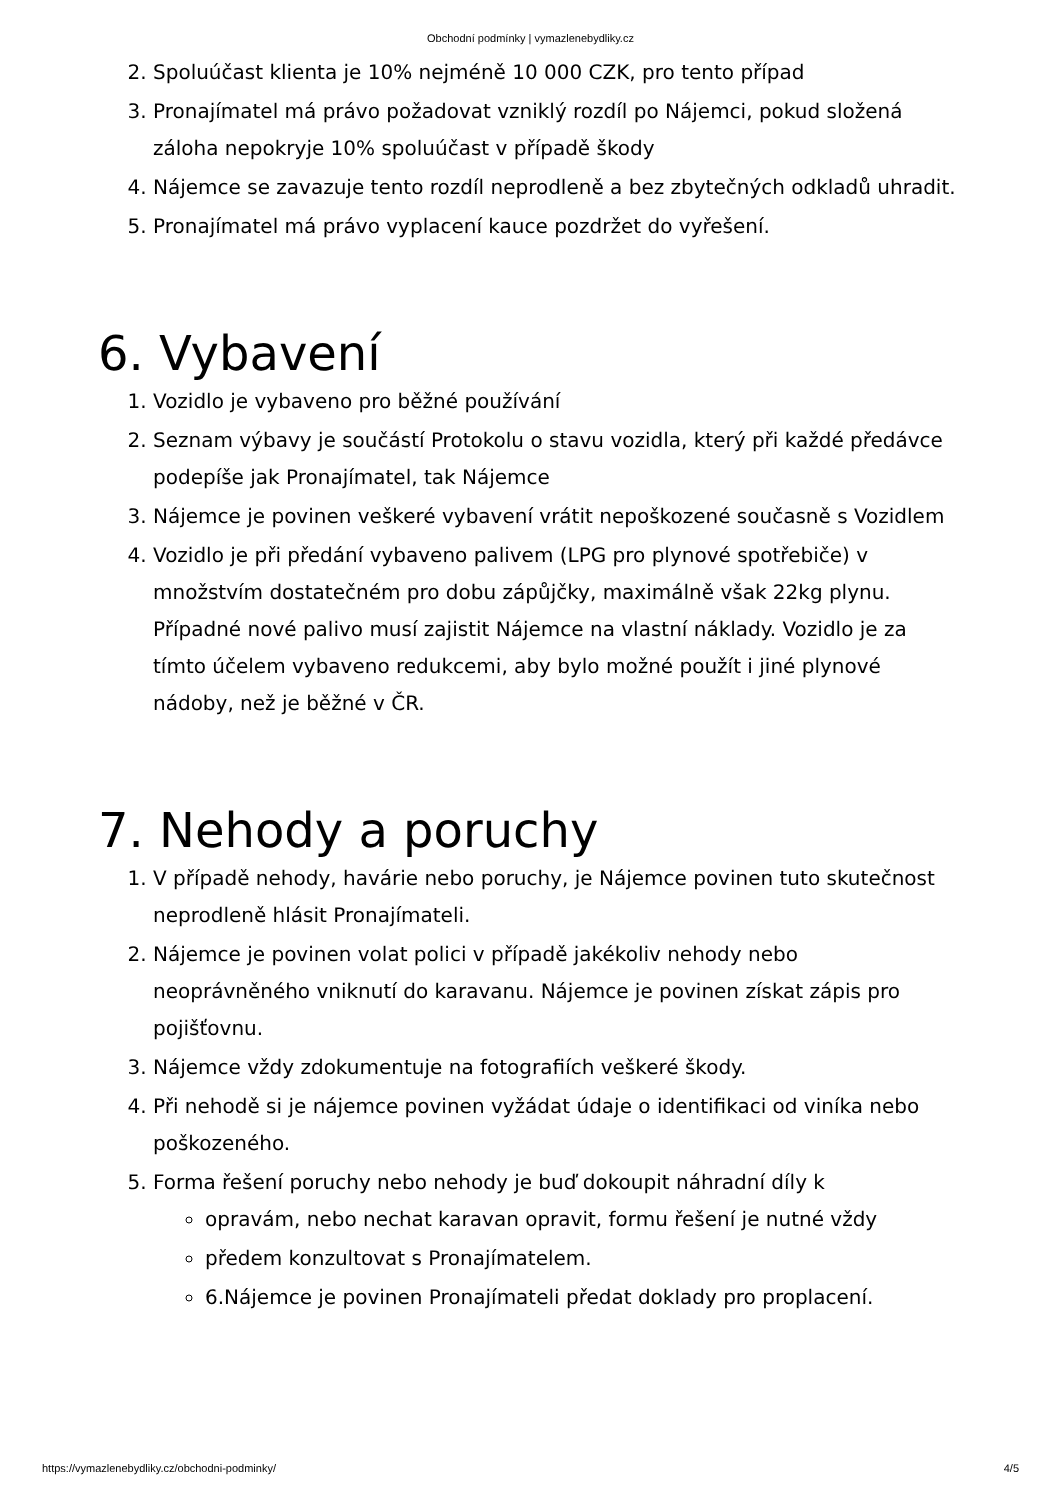Obchodní podmínky | vymazlenebydliky.cz
2. Spoluúčast klienta je 10% nejméně 10 000 CZK, pro tento případ
3. Pronajímatel má právo požadovat vzniklý rozdíl po Nájemci, pokud složená záloha nepokryje 10% spoluúčast v případě škody
4. Nájemce se zavazuje tento rozdíl neprodleně a bez zbytečných odkladů uhradit.
5. Pronajímatel má právo vyplacení kauce pozdržet do vyřešení.
6. Vybavení
1. Vozidlo je vybaveno pro běžné používání
2. Seznam výbavy je součástí Protokolu o stavu vozidla, který při každé předávce podepíše jak Pronajímatel, tak Nájemce
3. Nájemce je povinen veškeré vybavení vrátit nepoškozené současně s Vozidlem
4. Vozidlo je při předání vybaveno palivem (LPG pro plynové spotřebiče) v množstvím dostatečném pro dobu zápůjčky, maximálně však 22kg plynu. Případné nové palivo musí zajistit Nájemce na vlastní náklady. Vozidlo je za tímto účelem vybaveno redukcemi, aby bylo možné použít i jiné plynové nádoby, než je běžné v ČR.
7. Nehody a poruchy
1. V případě nehody, havárie nebo poruchy, je Nájemce povinen tuto skutečnost neprodleně hlásit Pronajímateli.
2. Nájemce je povinen volat polici v případě jakékoliv nehody nebo neoprávněného vniknutí do karavanu. Nájemce je povinen získat zápis pro pojišťovnu.
3. Nájemce vždy zdokumentuje na fotografiích veškeré škody.
4. Při nehodě si je nájemce povinen vyžádat údaje o identifikaci od viníka nebo poškozeného.
5. Forma řešení poruchy nebo nehody je buď dokoupit náhradní díly k
opravám, nebo nechat karavan opravit, formu řešení je nutné vždy
předem konzultovat s Pronajímatelem.
6.Nájemce je povinen Pronajímateli předat doklady pro proplacení.
https://vymazlenebydliky.cz/obchodni-podminky/ 4/5